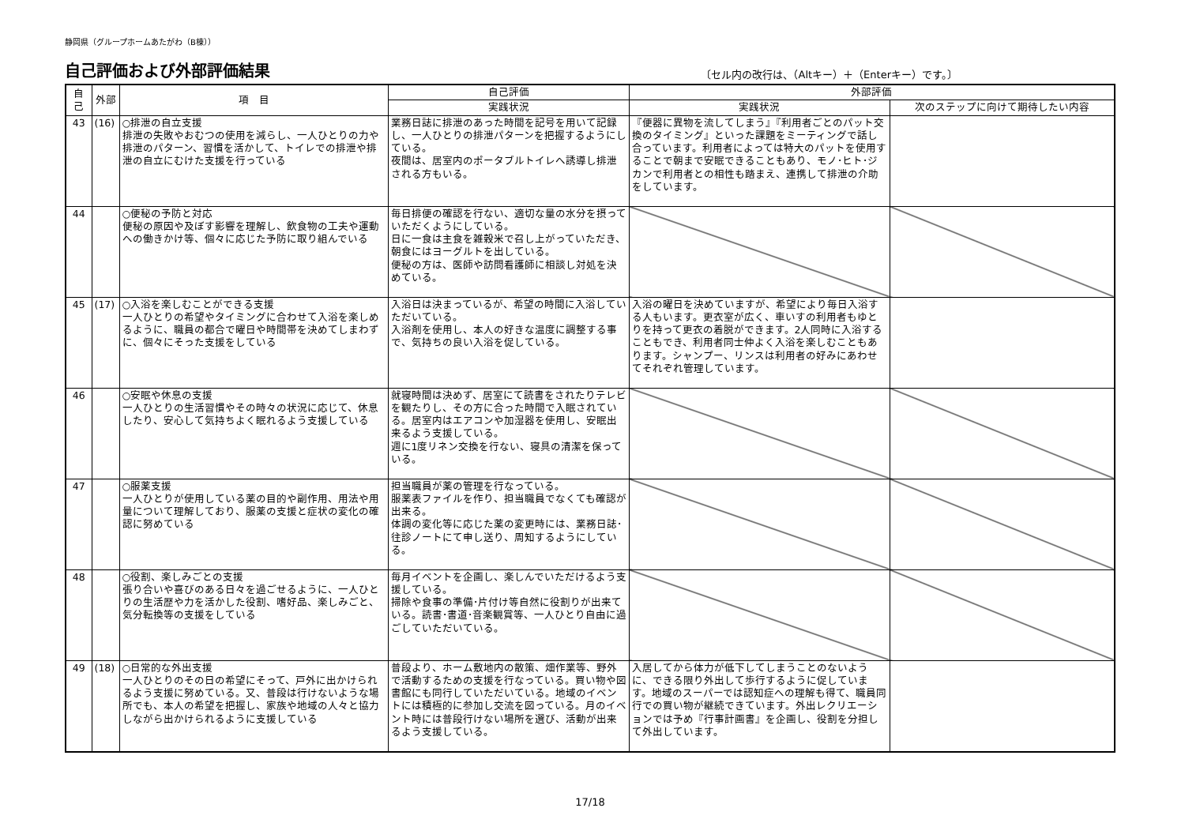静岡県（グループホームあたがわ（B棟））
自己評価および外部評価結果
〔セル内の改行は、（Altキー）＋（Enterキー）です。〕
| 自己 | 外部 | 項 目 | 自己評価 | 外部評価 | |
| --- | --- | --- | --- | --- | --- |
| | | | 実践状況 | 実践状況 | 次のステップに向けて期待したい内容 |
| 43 | (16) | ○排泄の自立支援 排泄の失敗やおむつの使用を減らし、一人ひとりの力や排泄のパターン、習慣を活かして、トイレでの排泄や排泄の自立にむけた支援を行っている | 業務日誌に排泄のあった時間を記号を用いて記録し、一人ひとりの排泄パターンを把握するようにしている。 夜間は、居室内のポータブルトイレへ誘導し排泄される方もいる。 | 『便器に異物を流してしまう』『利用者ごとのパット交換のタイミング』といった課題をミーティングで話し合っています。利用者によっては特大のパットを使用することで朝まで安眠できることもあり、モノ･ヒト･ジカンで利用者との相性も踏まえ、連携して排泄の介助をしています。 | |
| 44 | | ○便秘の予防と対応 便秘の原因や及ぼす影響を理解し、飲食物の工夫や運動への働きかけ等、個々に応じた予防に取り組んでいる | 毎日排便の確認を行ない、適切な量の水分を摂っていただくようにしている。 日に一食は主食を雑穀米で召し上がっていただき、朝食にはヨーグルトを出している。 便秘の方は、医師や訪問看護師に相談し対処を決めている。 | | |
| 45 | (17) | ○入浴を楽しむことができる支援 一人ひとりの希望やタイミングに合わせて入浴を楽しめるように、職員の都合で曜日や時間帯を決めてしまわずに、個々にそった支援をしている | 入浴日は決まっているが、希望の時間に入浴していただいている。 入浴剤を使用し、本人の好きな温度に調整する事で、気持ちの良い入浴を促している。 | 入浴の曜日を決めていますが、希望により毎日入浴する人もいます。更衣室が広く、車いすの利用者もゆとりを持って更衣の着脱ができます。2人同時に入浴することもでき、利用者同士仲よく入浴を楽しむこともあります。シャンプー、リンスは利用者の好みにあわせてそれぞれ管理しています。 | |
| 46 | | ○安眠や休息の支援 一人ひとりの生活習慣やその時々の状況に応じて、休息したり、安心して気持ちよく眠れるよう支援している | 就寝時間は決めず、居室にて読書をされたりテレビを観たりし、その方に合った時間で入眠されている。居室内はエアコンや加湿器を使用し、安眠出来るよう支援している。 週に1度リネン交換を行ない、寝具の清潔を保っている。 | | |
| 47 | | ○服薬支援 一人ひとりが使用している薬の目的や副作用、用法や用量について理解しており、服薬の支援と症状の変化の確認に努めている | 担当職員が薬の管理を行なっている。 服薬表ファイルを作り、担当職員でなくても確認が出来る。 体調の変化等に応じた薬の変更時には、業務日誌･往診ノートにて申し送り、周知するようにしている。 | | |
| 48 | | ○役割、楽しみごとの支援 張り合いや喜びのある日々を過ごせるように、一人ひとりの生活歴や力を活かした役割、嗜好品、楽しみごと、気分転換等の支援をしている | 毎月イベントを企画し、楽しんでいただけるよう支援している。 掃除や食事の準備･片付け等自然に役割りが出来ている。読書･書道･音楽観賞等、一人ひとり自由に過ごしていただいている。 | | |
| 49 | (18) | ○日常的な外出支援 一人ひとりのその日の希望にそって、戸外に出かけられるよう支援に努めている。又、普段は行けないような場所でも、本人の希望を把握し、家族や地域の人々と協力しながら出かけられるように支援している | 普段より、ホーム敷地内の散策、畑作業等、野外で活動するための支援を行なっている。買い物や図書館にも同行していただいている。地域のイベントには積極的に参加し交流を図っている。月のイベント時には普段行けない場所を選び、活動が出来るよう支援している。 | 入居してから体力が低下してしまうことのないように、できる限り外出して歩行するように促しています。地域のスーパーでは認知症への理解も得て、職員同行での買い物が継続できています。外出レクリエーションでは予め『行事計画書』を企画し、役割を分担して外出しています。 | |
17/18